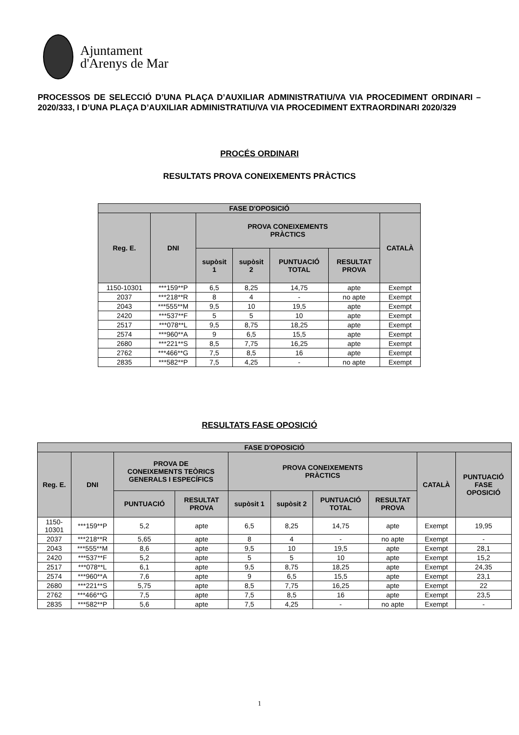Ajuntament
d'Arenys de Mar
PROCESSOS DE SELECCIÓ D’UNA PLAÇA D’AUXILIAR ADMINISTRATIU/VA VIA PROCEDIMENT ORDINARI – 2020/333, I D’UNA PLAÇA D’AUXILIAR ADMINISTRATIU/VA VIA PROCEDIMENT EXTRAORDINARI 2020/329
PROCÉS ORDINARI
RESULTATS PROVA CONEIXEMENTS PRÀCTICS
| FASE D'OPOSICIÓ | | | | | | |
| --- | --- | --- | --- | --- | --- | --- |
| Reg. E. | DNI | PROVA CONEIXEMENTS PRÀCTICS | | | | CATALÀ |
| | | supòsit 1 | supòsit 2 | PUNTUACIÓ TOTAL | RESULTAT PROVA | |
| 1150-10301 | ***159**P | 6,5 | 8,25 | 14,75 | apte | Exempt |
| 2037 | ***218**R | 8 | 4 | - | no apte | Exempt |
| 2043 | ***555**M | 9,5 | 10 | 19,5 | apte | Exempt |
| 2420 | ***537**F | 5 | 5 | 10 | apte | Exempt |
| 2517 | ***078**L | 9,5 | 8,75 | 18,25 | apte | Exempt |
| 2574 | ***960**A | 9 | 6,5 | 15,5 | apte | Exempt |
| 2680 | ***221**S | 8,5 | 7,75 | 16,25 | apte | Exempt |
| 2762 | ***466**G | 7,5 | 8,5 | 16 | apte | Exempt |
| 2835 | ***582**P | 7,5 | 4,25 | - | no apte | Exempt |
RESULTATS FASE OPOSICIÓ
| FASE D'OPOSICIÓ | | | | | | | | | |
| --- | --- | --- | --- | --- | --- | --- | --- | --- | --- |
| Reg. E. | DNI | PROVA DE CONEIXEMENTS TEÒRICS GENERALS I ESPECÍFICS | | PROVA CONEIXEMENTS PRÀCTICS | | | | CATALÀ | PUNTUACIÓ FASE OPOSICIÓ |
| | | PUNTUACIÓ | RESULTAT PROVA | supòsit 1 | supòsit 2 | PUNTUACIÓ TOTAL | RESULTAT PROVA | | |
| 1150- 10301 | ***159**P | 5,2 | apte | 6,5 | 8,25 | 14,75 | apte | Exempt | 19,95 |
| 2037 | ***218**R | 5,65 | apte | 8 | 4 | - | no apte | Exempt | - |
| 2043 | ***555**M | 8,6 | apte | 9,5 | 10 | 19,5 | apte | Exempt | 28,1 |
| 2420 | ***537**F | 5,2 | apte | 5 | 5 | 10 | apte | Exempt | 15,2 |
| 2517 | ***078**L | 6,1 | apte | 9,5 | 8,75 | 18,25 | apte | Exempt | 24,35 |
| 2574 | ***960**A | 7,6 | apte | 9 | 6,5 | 15,5 | apte | Exempt | 23,1 |
| 2680 | ***221**S | 5,75 | apte | 8,5 | 7,75 | 16,25 | apte | Exempt | 22 |
| 2762 | ***466**G | 7,5 | apte | 7,5 | 8,5 | 16 | apte | Exempt | 23,5 |
| 2835 | ***582**P | 5,6 | apte | 7,5 | 4,25 | - | no apte | Exempt | - |
1